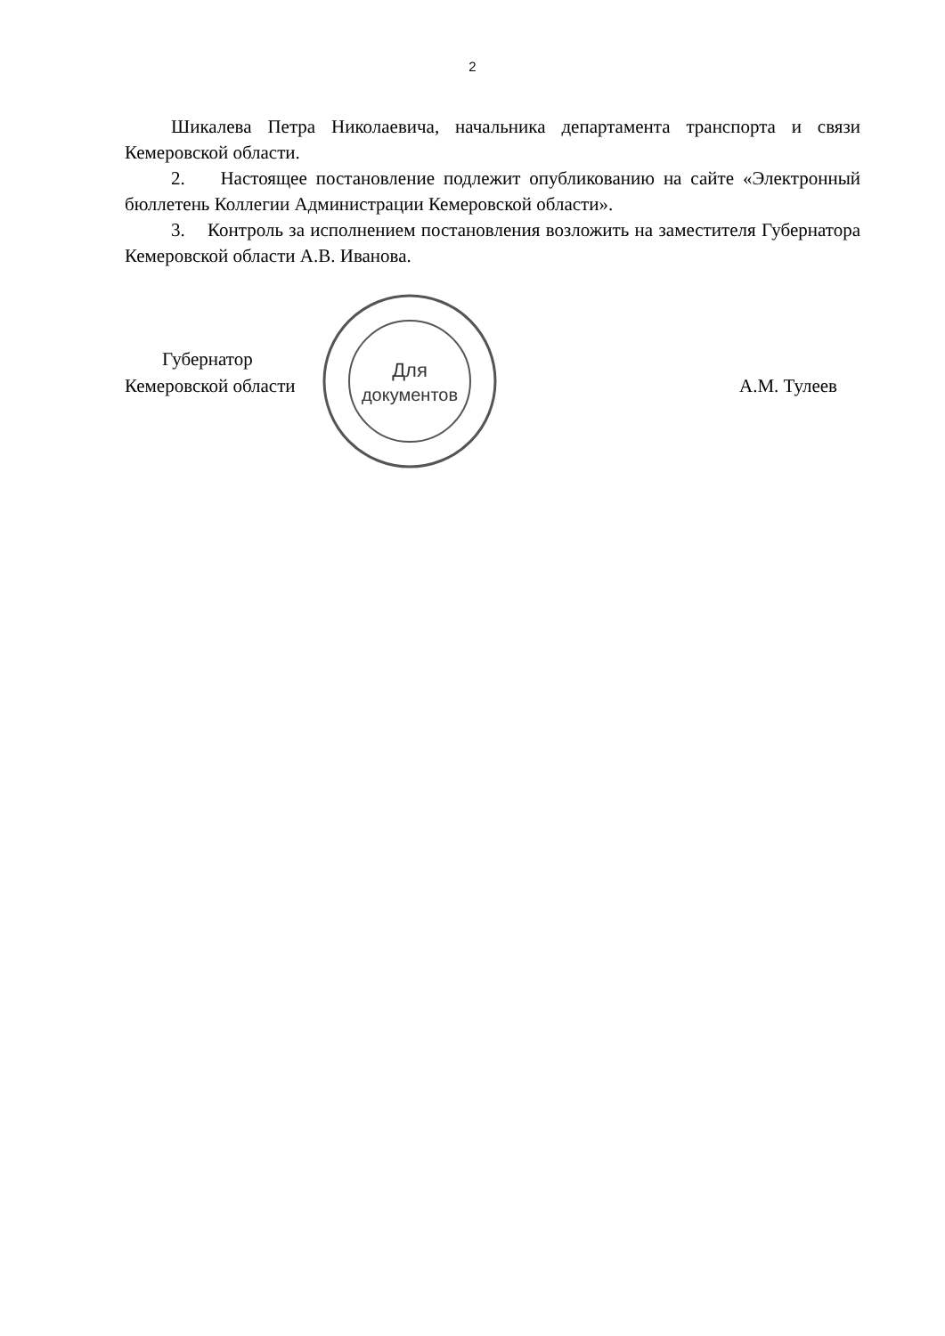2
Шикалева Петра Николаевича, начальника департамента транспорта и связи Кемеровской области.
2. Настоящее постановление подлежит опубликованию на сайте «Электронный бюллетень Коллегии Администрации Кемеровской области».
3. Контроль за исполнением постановления возложить на заместителя Губернатора Кемеровской области А.В. Иванова.
Для
документов
Губернатор
Кемеровской области
А.М. Тулеев